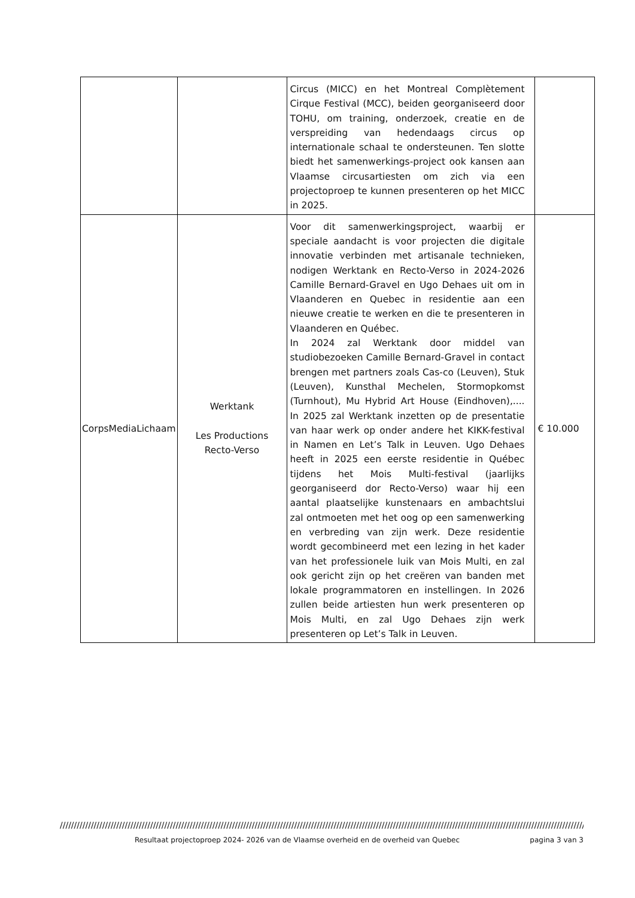| | | Circus (MICC) en het Montreal Complètement Cirque Festival (MCC), beiden georganiseerd door TOHU, om training, onderzoek, creatie en de verspreiding van hedendaags circus op internationale schaal te ondersteunen. Ten slotte biedt het samenwerkings-project ook kansen aan Vlaamse circusartiesten om zich via een projectoproep te kunnen presenteren op het MICC in 2025. | |
| CorpsMediaLichaam | Werktank Les Productions Recto-Verso | Voor dit samenwerkingsproject, waarbij er speciale aandacht is voor projecten die digitale innovatie verbinden met artisanale technieken, nodigen Werktank en Recto-Verso in 2024-2026 Camille Bernard-Gravel en Ugo Dehaes uit om in Vlaanderen en Quebec in residentie aan een nieuwe creatie te werken en die te presenteren in Vlaanderen en Québec. In 2024 zal Werktank door middel van studiobezoeken Camille Bernard-Gravel in contact brengen met partners zoals Cas-co (Leuven), Stuk (Leuven), Kunsthal Mechelen, Stormopkomst (Turnhout), Mu Hybrid Art House (Eindhoven),.... In 2025 zal Werktank inzetten op de presentatie van haar werk op onder andere het KIKK-festival in Namen en Let’s Talk in Leuven. Ugo Dehaes heeft in 2025 een eerste residentie in Québec tijdens het Mois Multi-festival (jaarlijks georganiseerd dor Recto-Verso) waar hij een aantal plaatselijke kunstenaars en ambachtslui zal ontmoeten met het oog op een samenwerking en verbreding van zijn werk. Deze residentie wordt gecombineerd met een lezing in het kader van het professionele luik van Mois Multi, en zal ook gericht zijn op het creëren van banden met lokale programmatoren en instellingen. In 2026 zullen beide artiesten hun werk presenteren op Mois Multi, en zal Ugo Dehaes zijn werk presenteren op Let’s Talk in Leuven. | € 10.000 |
////////////////////////////////////////////////////////////////////////////////////////////////////////////////////////////////////////////////////////////////////////////////////////////////////
Resultaat projectoproep 2024- 2026 van de Vlaamse overheid en de overheid van Quebec pagina 3 van 3